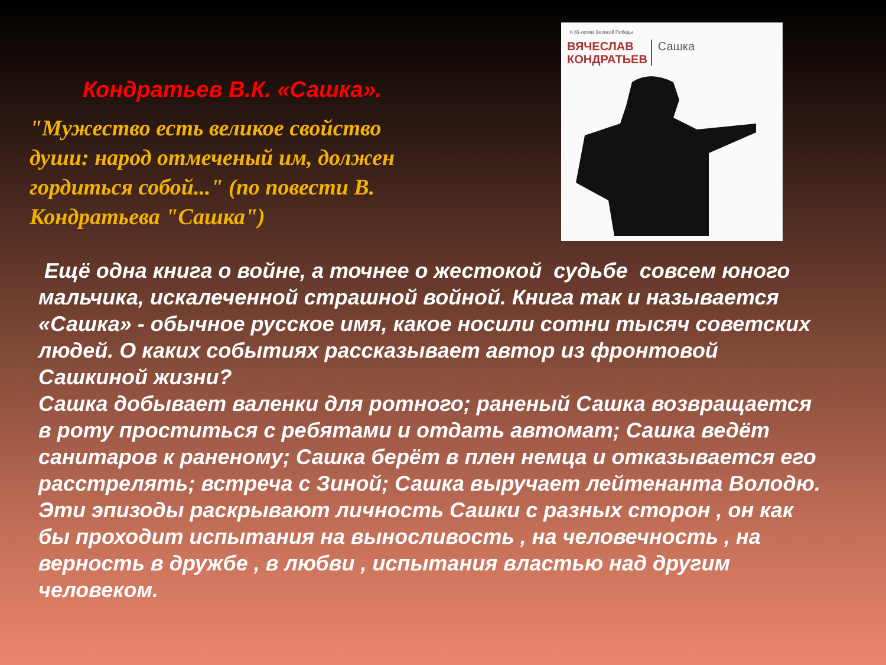Кондратьев В.К. «Сашка».
"Мужество есть великое свойство души: народ отмеченый им, должен гордиться собой..." (по повести В. Кондратьева "Сашка")
К 65-летию Великой Победы
ВЯЧЕСЛАВ
КОНДРАТЬЕВ
Сашка
Ещё одна книга о войне, а точнее о жестокой судьбе совсем юного мальчика, искалеченной страшной войной. Книга так и называется «Сашка» - обычное русское имя, какое носили сотни тысяч советских людей. О каких событиях рассказывает автор из фронтовой Сашкиной жизни?
Сашка добывает валенки для ротного; раненый Сашка возвращается в роту проститься с ребятами и отдать автомат; Сашка ведёт санитаров к раненому; Сашка берёт в плен немца и отказывается его расстрелять; встреча с Зиной; Сашка выручает лейтенанта Володю. Эти эпизоды раскрывают личность Сашки с разных сторон , он как бы проходит испытания на выносливость , на человечность , на верность в дружбе , в любви , испытания властью над другим человеком.